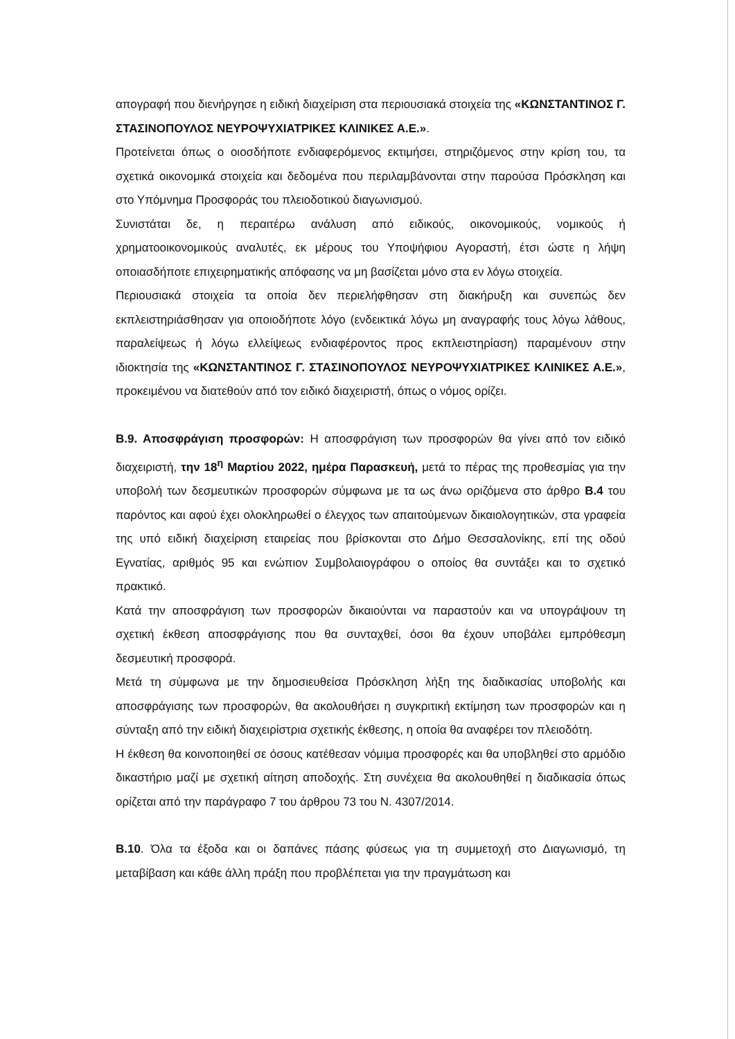απογραφή που διενήργησε η ειδική διαχείριση στα περιουσιακά στοιχεία της «ΚΩΝΣΤΑΝΤΙΝΟΣ Γ. ΣΤΑΣΙΝΟΠΟΥΛΟΣ ΝΕΥΡΟΨΥΧΙΑΤΡΙΚΕΣ ΚΛΙΝΙΚΕΣ Α.Ε.».
Προτείνεται όπως ο οιοσδήποτε ενδιαφερόμενος εκτιμήσει, στηριζόμενος στην κρίση του, τα σχετικά οικονομικά στοιχεία και δεδομένα που περιλαμβάνονται στην παρούσα Πρόσκληση και στο Υπόμνημα Προσφοράς του πλειοδοτικού διαγωνισμού.
Συνιστάται δε, η περαιτέρω ανάλυση από ειδικούς, οικονομικούς, νομικούς ή χρηματοοικονομικούς αναλυτές, εκ μέρους του Υποψήφιου Αγοραστή, έτσι ώστε η λήψη οποιασδήποτε επιχειρηματικής απόφασης να μη βασίζεται μόνο στα εν λόγω στοιχεία.
Περιουσιακά στοιχεία τα οποία δεν περιελήφθησαν στη διακήρυξη και συνεπώς δεν εκπλειστηριάσθησαν για οποιοδήποτε λόγο (ενδεικτικά λόγω μη αναγραφής τους λόγω λάθους, παραλείψεως ή λόγω ελλείψεως ενδιαφέροντος προς εκπλειστηρίαση) παραμένουν στην ιδιοκτησία της «ΚΩΝΣΤΑΝΤΙΝΟΣ Γ. ΣΤΑΣΙΝΟΠΟΥΛΟΣ ΝΕΥΡΟΨΥΧΙΑΤΡΙΚΕΣ ΚΛΙΝΙΚΕΣ Α.Ε.», προκειμένου να διατεθούν από τον ειδικό διαχειριστή, όπως ο νόμος ορίζει.
Β.9. Αποσφράγιση προσφορών: Η αποσφράγιση των προσφορών θα γίνει από τον ειδικό διαχειριστή, την 18<sup>η</sup> Μαρτίου 2022, ημέρα Παρασκευή, μετά το πέρας της προθεσμίας για την υποβολή των δεσμευτικών προσφορών σύμφωνα με τα ως άνω οριζόμενα στο άρθρο Β.4 του παρόντος και αφού έχει ολοκληρωθεί ο έλεγχος των απαιτούμενων δικαιολογητικών, στα γραφεία της υπό ειδική διαχείριση εταιρείας που βρίσκονται στο Δήμο Θεσσαλονίκης, επί της οδού Εγνατίας, αριθμός 95 και ενώπιον Συμβολαιογράφου ο οποίος θα συντάξει και το σχετικό πρακτικό.
Κατά την αποσφράγιση των προσφορών δικαιούνται να παραστούν και να υπογράψουν τη σχετική έκθεση αποσφράγισης που θα συνταχθεί, όσοι θα έχουν υποβάλει εμπρόθεσμη δεσμευτική προσφορά.
Μετά τη σύμφωνα με την δημοσιευθείσα Πρόσκληση λήξη της διαδικασίας υποβολής και αποσφράγισης των προσφορών, θα ακολουθήσει η συγκριτική εκτίμηση των προσφορών και η σύνταξη από την ειδική διαχειρίστρια σχετικής έκθεσης, η οποία θα αναφέρει τον πλειοδότη.
Η έκθεση θα κοινοποιηθεί σε όσους κατέθεσαν νόμιμα προσφορές και θα υποβληθεί στο αρμόδιο δικαστήριο μαζί με σχετική αίτηση αποδοχής. Στη συνέχεια θα ακολουθηθεί η διαδικασία όπως ορίζεται από την παράγραφο 7 του άρθρου 73 του Ν. 4307/2014.
Β.10. Όλα τα έξοδα και οι δαπάνες πάσης φύσεως για τη συμμετοχή στο Διαγωνισμό, τη μεταβίβαση και κάθε άλλη πράξη που προβλέπεται για την πραγμάτωση και